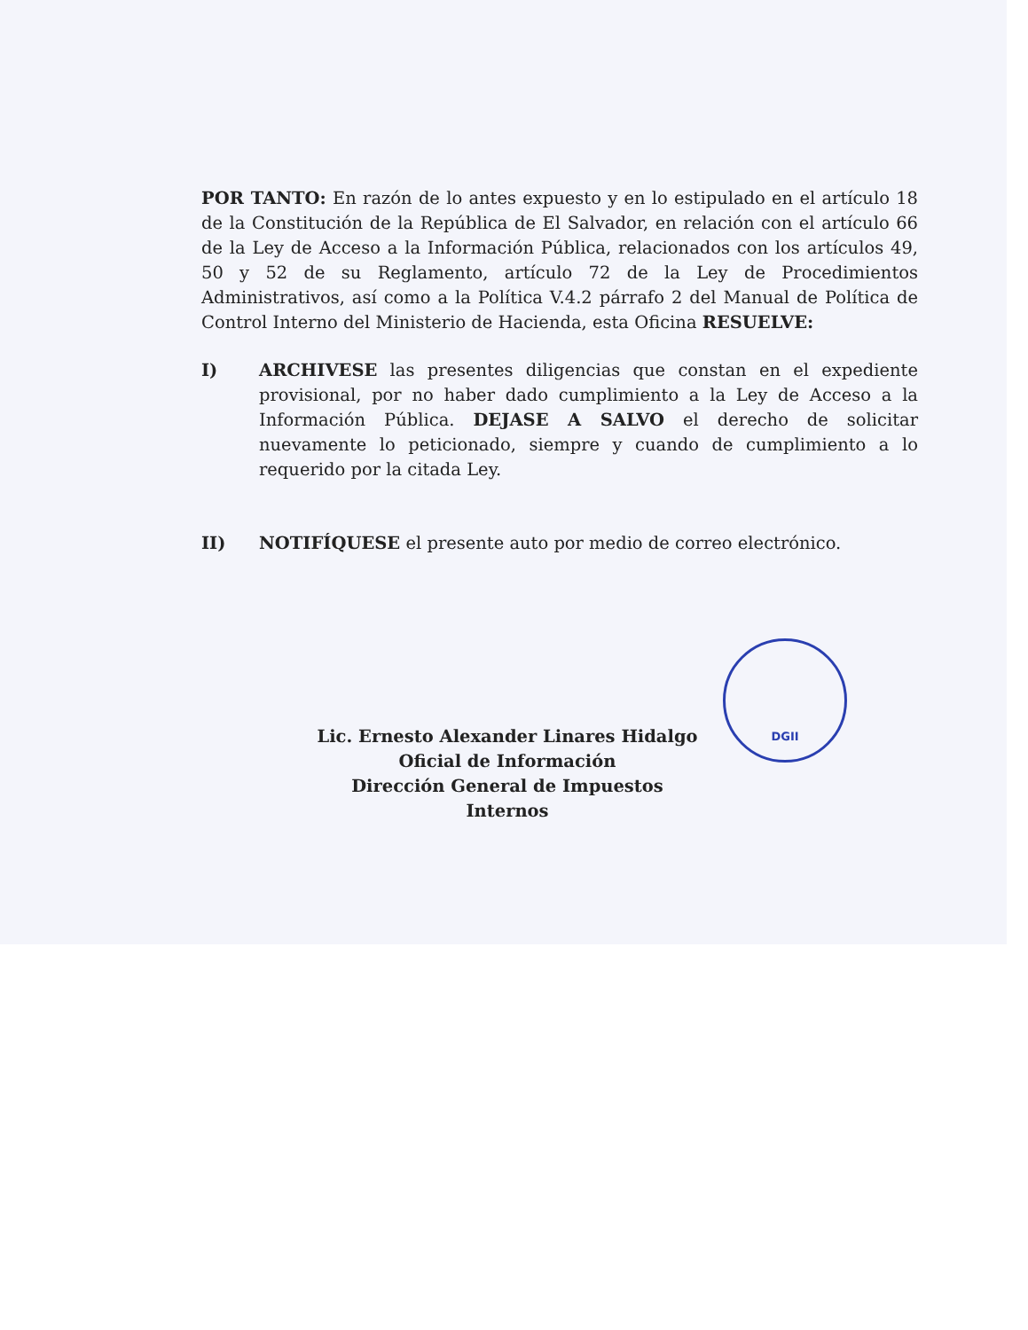POR TANTO: En razón de lo antes expuesto y en lo estipulado en el artículo 18 de la Constitución de la República de El Salvador, en relación con el artículo 66 de la Ley de Acceso a la Información Pública, relacionados con los artículos 49, 50 y 52 de su Reglamento, artículo 72 de la Ley de Procedimientos Administrativos, así como a la Política V.4.2 párrafo 2 del Manual de Política de Control Interno del Ministerio de Hacienda, esta Oficina RESUELVE:
I) ARCHIVESE las presentes diligencias que constan en el expediente provisional, por no haber dado cumplimiento a la Ley de Acceso a la Información Pública. DEJASE A SALVO el derecho de solicitar nuevamente lo peticionado, siempre y cuando de cumplimiento a lo requerido por la citada Ley.
II) NOTIFÍQUESE el presente auto por medio de correo electrónico.
Lic. Ernesto Alexander Linares Hidalgo
Oficial de Información
Dirección General de Impuestos Internos
DGII